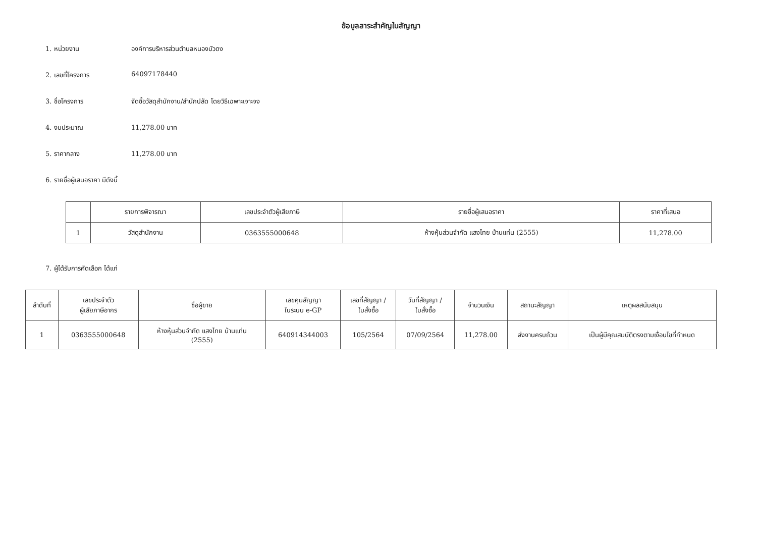ข้อมูลสาระสำคัญในสัญญา
1. หน่วยงาน องค์การบริหารส่วนตำบลหนองบัวดง
2. เลขที่โครงการ 64097178440
3. ชื่อโครงการ จัดซื้อวัสดุสำนักงาน/สำนักปลัด โดยวิธีเฉพาะเจาะจง
4. งบประมาณ 11,278.00 บาท
5. ราคากลาง 11,278.00 บาท
6. รายชื่อผู้เสนอราคา มีดังนี้
| | รายการพิจารณา | เลขประจำตัวผู้เสียภาษี | รายชื่อผู้เสนอราคา | ราคาที่เสนอ |
| --- | --- | --- | --- | --- |
| 1 | วัสดุสำนักงาน | 0363555000648 | ห้างหุ้นส่วนจำกัด แสงไทย บ้านแท่น (2555) | 11,278.00 |
7. ผู้ได้รับการคัดเลือก ได้แก่
| ลำดับที่ | เลขประจำตัว ผู้เสียภาษีอากร | ชื่อผู้ขาย | เลขคุมสัญญา ในระบบ e-GP | เลขที่สัญญา / ใบสั่งซื้อ | วันที่สัญญา / ใบสั่งซื้อ | จำนวนเงิน | สถานะสัญญา | เหตุผลสนับสนุน |
| --- | --- | --- | --- | --- | --- | --- | --- | --- |
| 1 | 0363555000648 | ห้างหุ้นส่วนจำกัด แสงไทย บ้านแท่น (2555) | 640914344003 | 105/2564 | 07/09/2564 | 11,278.00 | ส่งงานครบถ้วน | เป็นผู้มีคุณสมบัติตรงตามเงื่อนไขที่กำหนด |